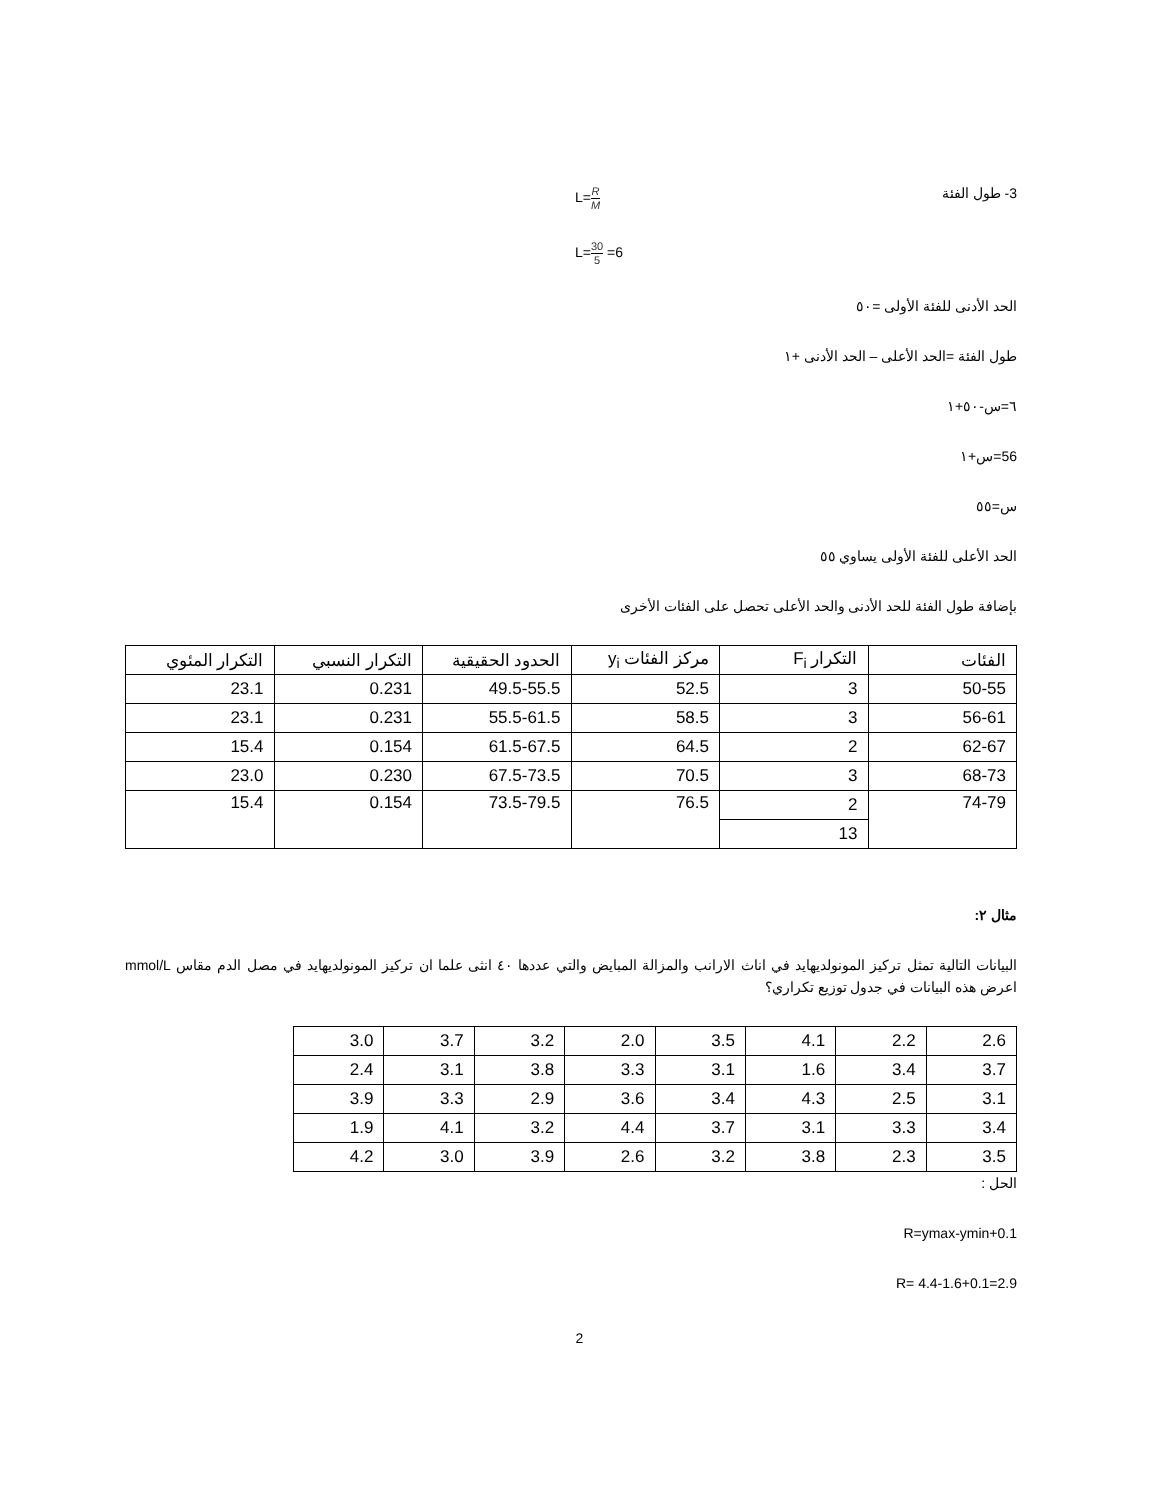3- طول الفئة L=R M
L=30 5 =6
الحد الأدنى للفئة الأولى =٥٠
طول الفئة =الحد الأعلى – الحد الأدنى +١
٦=س-٥٠+١
56=س+١
س=٥٥
الحد الأعلى للفئة الأولى يساوي ٥٥
بإضافة طول الفئة للحد الأدنى والحد الأعلى تحصل على الفئات الأخرى
| الفئات | التكرار F<sub>i</sub> | مركز الفئات y<sub>i</sub> | الحدود الحقيقية | التكرار النسبي | التكرار المئوي |
| --- | --- | --- | --- | --- | --- |
| 50-55 | 3 | 52.5 | 49.5-55.5 | 0.231 | 23.1 |
| 56-61 | 3 | 58.5 | 55.5-61.5 | 0.231 | 23.1 |
| 62-67 | 2 | 64.5 | 61.5-67.5 | 0.154 | 15.4 |
| 68-73 | 3 | 70.5 | 67.5-73.5 | 0.230 | 23.0 |
| 74-79 | 2 | 76.5 | 73.5-79.5 | 0.154 | 15.4 |
| | 13 | | | | |
مثال ٢:
البيانات التالية تمثل تركيز المونولديهايد في اناث الارانب والمزالة المبايض والتي عددها ٤٠ انثى علما ان تركيز المونولديهايد في مصل الدم مقاس mmol/L اعرض هذه البيانات في جدول توزيع تكراري؟
| 2.6 | 2.2 | 4.1 | 3.5 | 2.0 | 3.2 | 3.7 | 3.0 |
| 3.7 | 3.4 | 1.6 | 3.1 | 3.3 | 3.8 | 3.1 | 2.4 |
| 3.1 | 2.5 | 4.3 | 3.4 | 3.6 | 2.9 | 3.3 | 3.9 |
| 3.4 | 3.3 | 3.1 | 3.7 | 4.4 | 3.2 | 4.1 | 1.9 |
| 3.5 | 2.3 | 3.8 | 3.2 | 2.6 | 3.9 | 3.0 | 4.2 |
الحل :
R=ymax-ymin+0.1
R= 4.4-1.6+0.1=2.9
2